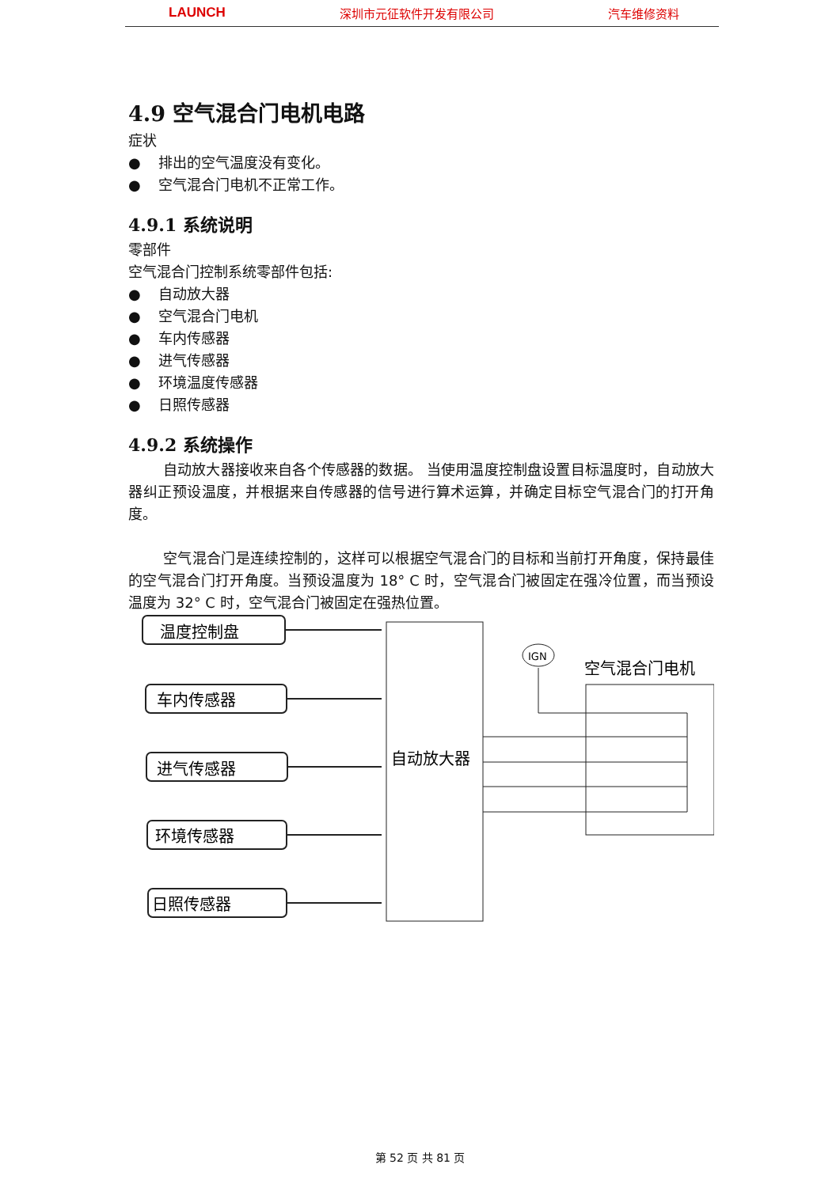LAUNCH 深圳市元征软件开发有限公司 汽车维修资料
4.9 空气混合门电机电路
症状
● 排出的空气温度没有变化。
● 空气混合门电机不正常工作。
4.9.1 系统说明
零部件
空气混合门控制系统零部件包括:
● 自动放大器
● 空气混合门电机
● 车内传感器
● 进气传感器
● 环境温度传感器
● 日照传感器
4.9.2 系统操作
自动放大器接收来自各个传感器的数据。 当使用温度控制盘设置目标温度时，自动放大器纠正预设温度，并根据来自传感器的信号进行算术运算，并确定目标空气混合门的打开角度。
空气混合门是连续控制的，这样可以根据空气混合门的目标和当前打开角度，保持最佳的空气混合门打开角度。当预设温度为 18° C 时，空气混合门被固定在强冷位置，而当预设温度为 32° C 时，空气混合门被固定在强热位置。
温度控制盘
车内传感器
进气传感器
环境传感器
日照传感器
自动放大器
空气混合门电机
IGN
第 52 页 共 81 页